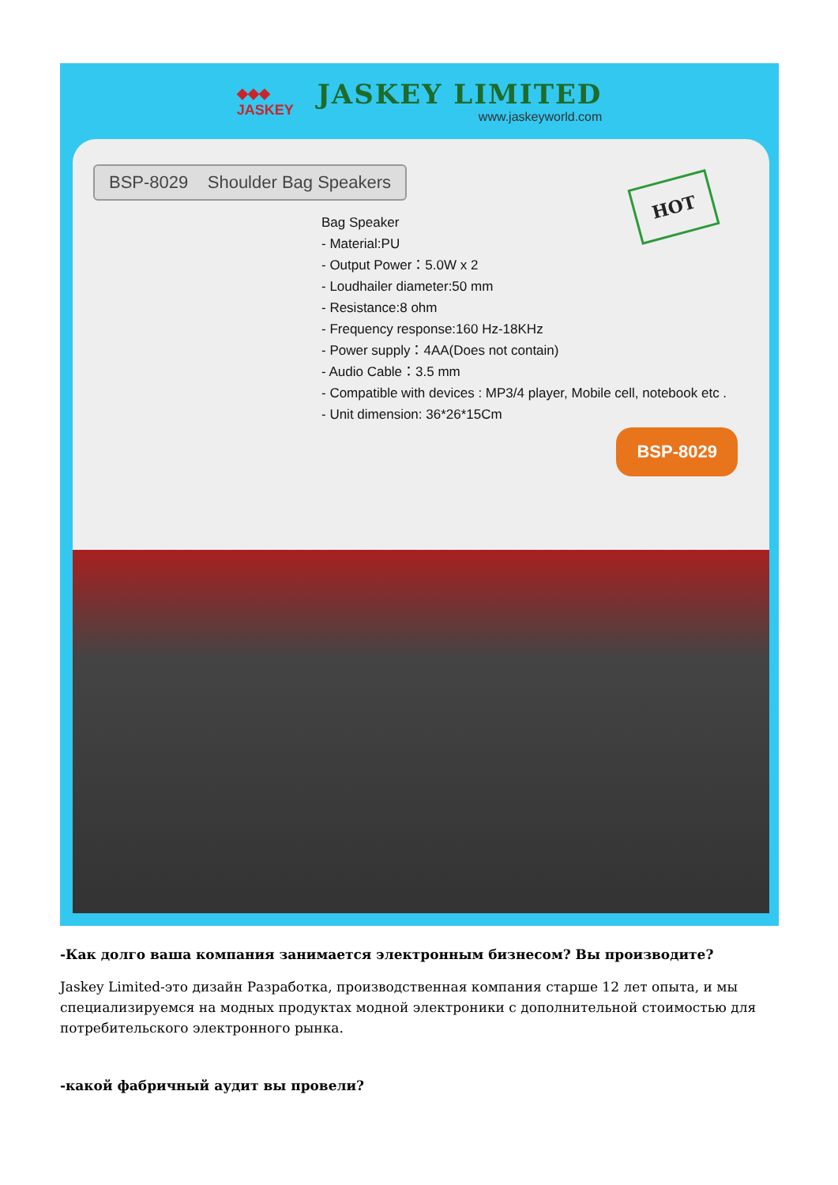◆◆◆
JASKEY
JASKEY LIMITED
www.jaskeyworld.com
BSP-8029 Shoulder Bag Speakers
HOT
Bag Speaker
- Material:PU
- Output Power：5.0W x 2
- Loudhailer diameter:50 mm
- Resistance:8 ohm
- Frequency response:160 Hz-18KHz
- Power supply：4AA(Does not contain)
- Audio Cable：3.5 mm
- Compatible with devices : MP3/4 player, Mobile cell, notebook etc .
- Unit dimension: 36*26*15Cm
BSP-8029
-Как долго ваша компания занимается электронным бизнесом? Вы производите?
Jaskey Limited-это дизайн Разработка, производственная компания старше 12 лет опыта, и мы специализируемся на модных продуктах модной электроники с дополнительной стоимостью для потребительского электронного рынка.
-какой фабричный аудит вы провели?